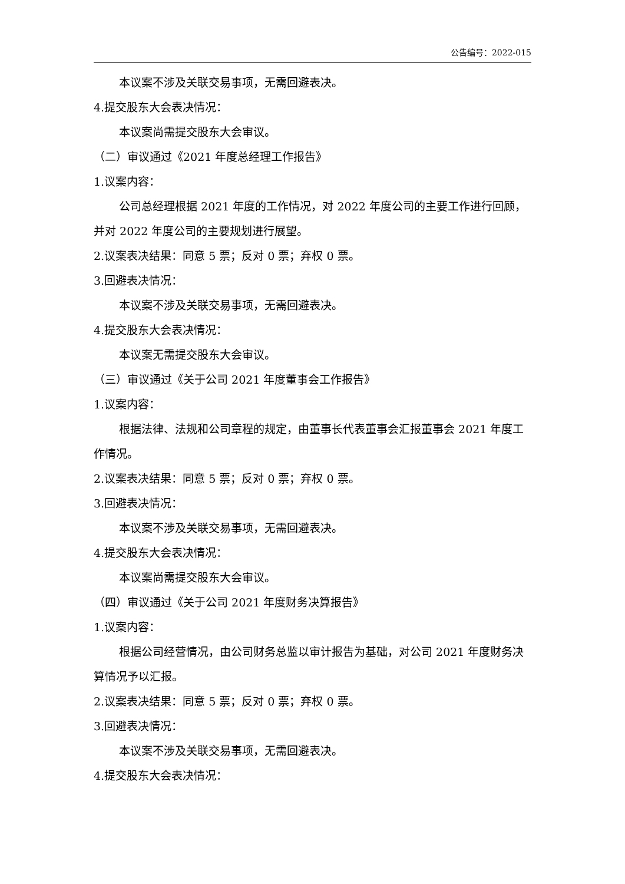公告编号：2022-015
本议案不涉及关联交易事项，无需回避表决。
4.提交股东大会表决情况：
本议案尚需提交股东大会审议。
（二）审议通过《2021 年度总经理工作报告》
1.议案内容：
公司总经理根据 2021 年度的工作情况，对 2022 年度公司的主要工作进行回顾，并对 2022 年度公司的主要规划进行展望。
2.议案表决结果：同意 5 票；反对 0 票；弃权 0 票。
3.回避表决情况：
本议案不涉及关联交易事项，无需回避表决。
4.提交股东大会表决情况：
本议案无需提交股东大会审议。
（三）审议通过《关于公司 2021 年度董事会工作报告》
1.议案内容：
根据法律、法规和公司章程的规定，由董事长代表董事会汇报董事会 2021 年度工作情况。
2.议案表决结果：同意 5 票；反对 0 票；弃权 0 票。
3.回避表决情况：
本议案不涉及关联交易事项，无需回避表决。
4.提交股东大会表决情况：
本议案尚需提交股东大会审议。
（四）审议通过《关于公司 2021 年度财务决算报告》
1.议案内容：
根据公司经营情况，由公司财务总监以审计报告为基础，对公司 2021 年度财务决算情况予以汇报。
2.议案表决结果：同意 5 票；反对 0 票；弃权 0 票。
3.回避表决情况：
本议案不涉及关联交易事项，无需回避表决。
4.提交股东大会表决情况：